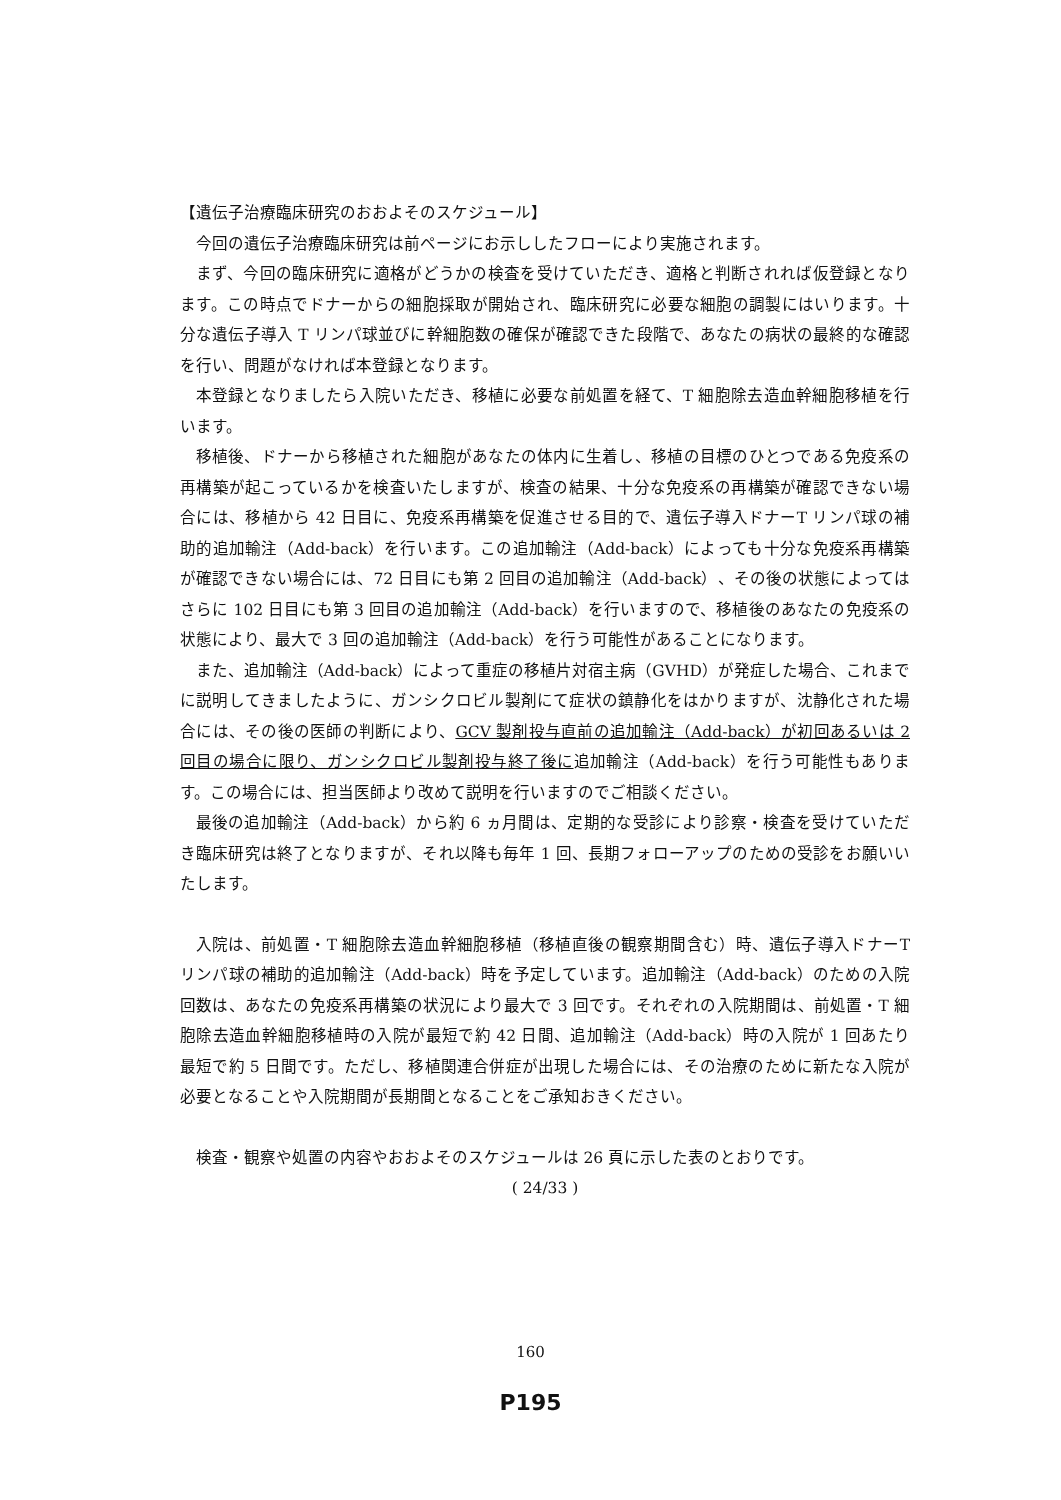【遺伝子治療臨床研究のおおよそのスケジュール】
今回の遺伝子治療臨床研究は前ページにお示ししたフローにより実施されます。
まず、今回の臨床研究に適格がどうかの検査を受けていただき、適格と判断されれば仮登録となります。この時点でドナーからの細胞採取が開始され、臨床研究に必要な細胞の調製にはいります。十分な遺伝子導入 T リンパ球並びに幹細胞数の確保が確認できた段階で、あなたの病状の最終的な確認を行い、問題がなければ本登録となります。
本登録となりましたら入院いただき、移植に必要な前処置を経て、T 細胞除去造血幹細胞移植を行います。
移植後、ドナーから移植された細胞があなたの体内に生着し、移植の目標のひとつである免疫系の再構築が起こっているかを検査いたしますが、検査の結果、十分な免疫系の再構築が確認できない場合には、移植から 42 日目に、免疫系再構築を促進させる目的で、遺伝子導入ドナーT リンパ球の補助的追加輸注（Add-back）を行います。この追加輸注（Add-back）によっても十分な免疫系再構築が確認できない場合には、72 日目にも第 2 回目の追加輸注（Add-back）、その後の状態によってはさらに 102 日目にも第 3 回目の追加輸注（Add-back）を行いますので、移植後のあなたの免疫系の状態により、最大で 3 回の追加輸注（Add-back）を行う可能性があることになります。
また、追加輸注（Add-back）によって重症の移植片対宿主病（GVHD）が発症した場合、これまでに説明してきましたように、ガンシクロビル製剤にて症状の鎮静化をはかりますが、沈静化された場合には、その後の医師の判断により、GCV 製剤投与直前の追加輸注（Add-back）が初回あるいは 2 回目の場合に限り、ガンシクロビル製剤投与終了後に追加輸注（Add-back）を行う可能性もあります。この場合には、担当医師より改めて説明を行いますのでご相談ください。
最後の追加輸注（Add-back）から約 6 ヵ月間は、定期的な受診により診察・検査を受けていただき臨床研究は終了となりますが、それ以降も毎年 1 回、長期フォローアップのための受診をお願いいたします。
入院は、前処置・T 細胞除去造血幹細胞移植（移植直後の観察期間含む）時、遺伝子導入ドナーT リンパ球の補助的追加輸注（Add-back）時を予定しています。追加輸注（Add-back）のための入院回数は、あなたの免疫系再構築の状況により最大で 3 回です。それぞれの入院期間は、前処置・T 細胞除去造血幹細胞移植時の入院が最短で約 42 日間、追加輸注（Add-back）時の入院が 1 回あたり最短で約 5 日間です。ただし、移植関連合併症が出現した場合には、その治療のために新たな入院が必要となることや入院期間が長期間となることをご承知おきください。
検査・観察や処置の内容やおおよそのスケジュールは 26 頁に示した表のとおりです。
( 24/33 )
160
P195